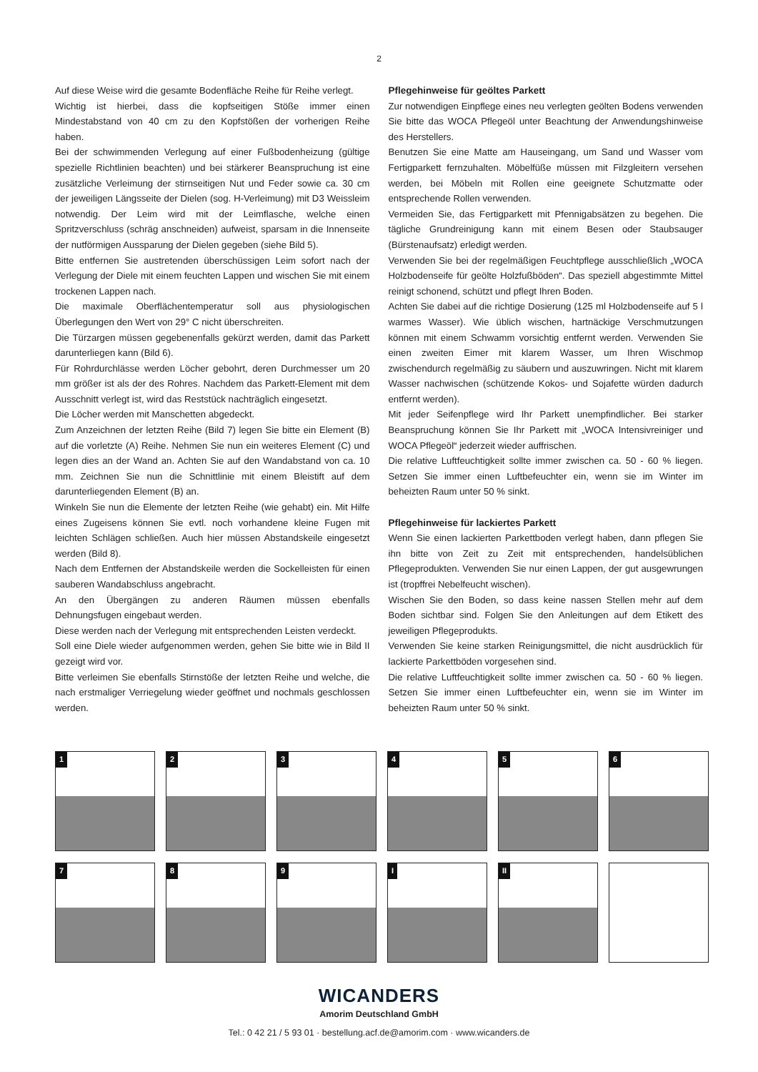2
Auf diese Weise wird die gesamte Bodenfläche Reihe für Reihe verlegt.
Wichtig ist hierbei, dass die kopfseitigen Stöße immer einen Mindestabstand von 40 cm zu den Kopfstößen der vorherigen Reihe haben.
Bei der schwimmenden Verlegung auf einer Fußbodenheizung (gültige spezielle Richtlinien beachten) und bei stärkerer Beanspruchung ist eine zusätzliche Verleimung der stirnseitigen Nut und Feder sowie ca. 30 cm der jeweiligen Längsseite der Dielen (sog. H-Verleimung) mit D3 Weissleim notwendig. Der Leim wird mit der Leimflasche, welche einen Spritzverschluss (schräg anschneiden) aufweist, sparsam in die Innenseite der nutförmigen Aussparung der Dielen gegeben (siehe Bild 5).
Bitte entfernen Sie austretenden überschüssigen Leim sofort nach der Verlegung der Diele mit einem feuchten Lappen und wischen Sie mit einem trockenen Lappen nach.
Die maximale Oberflächentemperatur soll aus physiologischen Überlegungen den Wert von 29° C nicht überschreiten.
Die Türzargen müssen gegebenenfalls gekürzt werden, damit das Parkett darunterliegen kann (Bild 6).
Für Rohrdurchlässe werden Löcher gebohrt, deren Durchmesser um 20 mm größer ist als der des Rohres. Nachdem das Parkett-Element mit dem Ausschnitt verlegt ist, wird das Reststück nachträglich eingesetzt.
Die Löcher werden mit Manschetten abgedeckt.
Zum Anzeichnen der letzten Reihe (Bild 7) legen Sie bitte ein Element (B) auf die vorletzte (A) Reihe. Nehmen Sie nun ein weiteres Element (C) und legen dies an der Wand an. Achten Sie auf den Wandabstand von ca. 10 mm. Zeichnen Sie nun die Schnittlinie mit einem Bleistift auf dem darunterliegenden Element (B) an.
Winkeln Sie nun die Elemente der letzten Reihe (wie gehabt) ein. Mit Hilfe eines Zugeisens können Sie evtl. noch vorhandene kleine Fugen mit leichten Schlägen schließen. Auch hier müssen Abstandskeile eingesetzt werden (Bild 8).
Nach dem Entfernen der Abstandskeile werden die Sockelleisten für einen sauberen Wandabschluss angebracht.
An den Übergängen zu anderen Räumen müssen ebenfalls Dehnungsfugen eingebaut werden.
Diese werden nach der Verlegung mit entsprechenden Leisten verdeckt.
Soll eine Diele wieder aufgenommen werden, gehen Sie bitte wie in Bild II gezeigt wird vor.
Bitte verleimen Sie ebenfalls Stirnstöße der letzten Reihe und welche, die nach erstmaliger Verriegelung wieder geöffnet und nochmals geschlossen werden.
Pflegehinweise für geöltes Parkett
Zur notwendigen Einpflege eines neu verlegten geölten Bodens verwenden Sie bitte das WOCA Pflegeöl unter Beachtung der Anwendungshinweise des Herstellers.
Benutzen Sie eine Matte am Hauseingang, um Sand und Wasser vom Fertigparkett fernzuhalten. Möbelfüße müssen mit Filzgleitern versehen werden, bei Möbeln mit Rollen eine geeignete Schutzmatte oder entsprechende Rollen verwenden.
Vermeiden Sie, das Fertigparkett mit Pfennigabsätzen zu begehen. Die tägliche Grundreinigung kann mit einem Besen oder Staubsauger (Bürstenaufsatz) erledigt werden.
Verwenden Sie bei der regelmäßigen Feuchtpflege ausschließlich „WOCA Holzbodenseife für geölte Holzfußböden“. Das speziell abgestimmte Mittel reinigt schonend, schützt und pflegt Ihren Boden.
Achten Sie dabei auf die richtige Dosierung (125 ml Holzbodenseife auf 5 l warmes Wasser). Wie üblich wischen, hartnäckige Verschmutzungen können mit einem Schwamm vorsichtig entfernt werden. Verwenden Sie einen zweiten Eimer mit klarem Wasser, um Ihren Wischmop zwischendurch regelmäßig zu säubern und auszuwringen. Nicht mit klarem Wasser nachwischen (schützende Kokos- und Sojafette würden dadurch entfernt werden).
Mit jeder Seifenpflege wird Ihr Parkett unempfindlicher. Bei starker Beanspruchung können Sie Ihr Parkett mit „WOCA Intensivreiniger und WOCA Pflegeöl“ jederzeit wieder auffrischen.
Die relative Luftfeuchtigkeit sollte immer zwischen ca. 50 - 60 % liegen. Setzen Sie immer einen Luftbefeuchter ein, wenn sie im Winter im beheizten Raum unter 50 % sinkt.
Pflegehinweise für lackiertes Parkett
Wenn Sie einen lackierten Parkettboden verlegt haben, dann pflegen Sie ihn bitte von Zeit zu Zeit mit entsprechenden, handelsüblichen Pflegeprodukten. Verwenden Sie nur einen Lappen, der gut ausgewrungen ist (tropffrei Nebelfeucht wischen).
Wischen Sie den Boden, so dass keine nassen Stellen mehr auf dem Boden sichtbar sind. Folgen Sie den Anleitungen auf dem Etikett des jeweiligen Pflegeprodukts.
Verwenden Sie keine starken Reinigungsmittel, die nicht ausdrücklich für lackierte Parkettböden vorgesehen sind.
Die relative Luftfeuchtigkeit sollte immer zwischen ca. 50 - 60 % liegen. Setzen Sie immer einen Luftbefeuchter ein, wenn sie im Winter im beheizten Raum unter 50 % sinkt.
1
2
3
4
5
6
7
8
9
I
II
WICANDERS
Amorim Deutschland GmbH
Tel.: 0 42 21 / 5 93 01 · bestellung.acf.de@amorim.com · www.wicanders.de